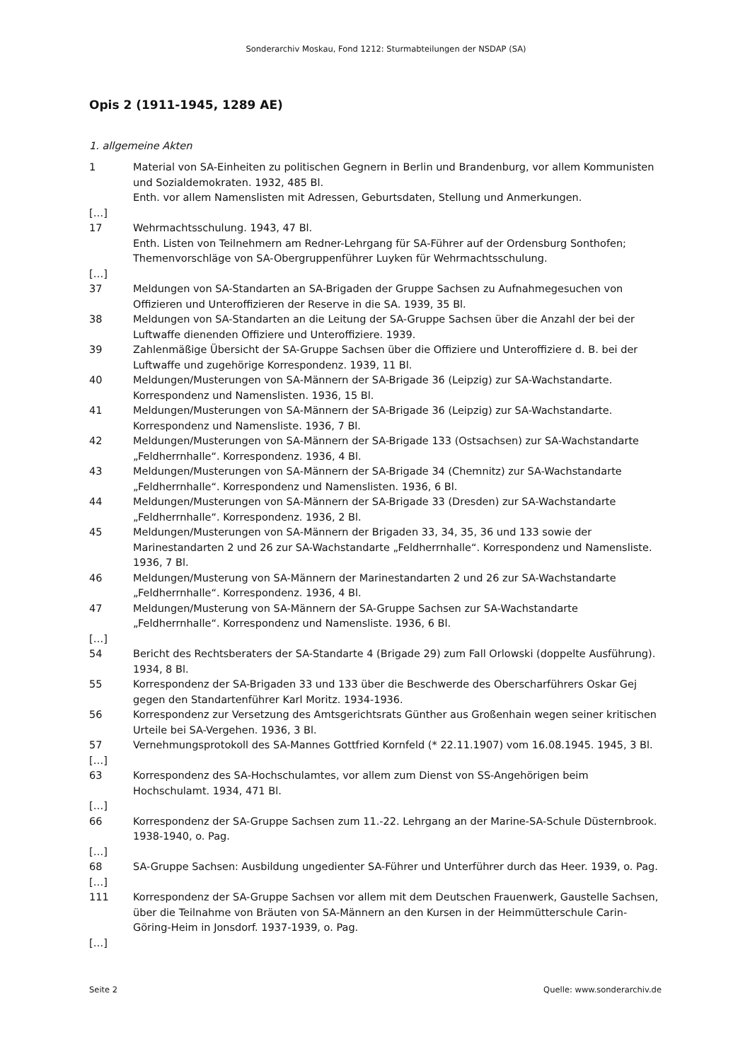Sonderarchiv Moskau, Fond 1212: Sturmabteilungen der NSDAP (SA)
Opis 2 (1911-1945, 1289 AE)
1. allgemeine Akten
1 Material von SA-Einheiten zu politischen Gegnern in Berlin und Brandenburg, vor allem Kommunisten und Sozialdemokraten. 1932, 485 Bl.
Enth. vor allem Namenslisten mit Adressen, Geburtsdaten, Stellung und Anmerkungen.
[…]
17 Wehrmachtsschulung. 1943, 47 Bl.
Enth. Listen von Teilnehmern am Redner-Lehrgang für SA-Führer auf der Ordensburg Sonthofen; Themenvorschläge von SA-Obergruppenführer Luyken für Wehrmachtsschulung.
[…]
37 Meldungen von SA-Standarten an SA-Brigaden der Gruppe Sachsen zu Aufnahmegesuchen von Offizieren und Unteroffizieren der Reserve in die SA. 1939, 35 Bl.
38 Meldungen von SA-Standarten an die Leitung der SA-Gruppe Sachsen über die Anzahl der bei der Luftwaffe dienenden Offiziere und Unteroffiziere. 1939.
39 Zahlenmäßige Übersicht der SA-Gruppe Sachsen über die Offiziere und Unteroffiziere d. B. bei der Luftwaffe und zugehörige Korrespondenz. 1939, 11 Bl.
40 Meldungen/Musterungen von SA-Männern der SA-Brigade 36 (Leipzig) zur SA-Wachstandarte. Korrespondenz und Namenslisten. 1936, 15 Bl.
41 Meldungen/Musterungen von SA-Männern der SA-Brigade 36 (Leipzig) zur SA-Wachstandarte. Korrespondenz und Namensliste. 1936, 7 Bl.
42 Meldungen/Musterungen von SA-Männern der SA-Brigade 133 (Ostsachsen) zur SA-Wachstandarte „Feldherrnhalle“. Korrespondenz. 1936, 4 Bl.
43 Meldungen/Musterungen von SA-Männern der SA-Brigade 34 (Chemnitz) zur SA-Wachstandarte „Feldherrnhalle“. Korrespondenz und Namenslisten. 1936, 6 Bl.
44 Meldungen/Musterungen von SA-Männern der SA-Brigade 33 (Dresden) zur SA-Wachstandarte „Feldherrnhalle“. Korrespondenz. 1936, 2 Bl.
45 Meldungen/Musterungen von SA-Männern der Brigaden 33, 34, 35, 36 und 133 sowie der Marinestandarten 2 und 26 zur SA-Wachstandarte „Feldherrnhalle“. Korrespondenz und Namensliste. 1936, 7 Bl.
46 Meldungen/Musterung von SA-Männern der Marinestandarten 2 und 26 zur SA-Wachstandarte „Feldherrnhalle“. Korrespondenz. 1936, 4 Bl.
47 Meldungen/Musterung von SA-Männern der SA-Gruppe Sachsen zur SA-Wachstandarte „Feldherrnhalle“. Korrespondenz und Namensliste. 1936, 6 Bl.
[…]
54 Bericht des Rechtsberaters der SA-Standarte 4 (Brigade 29) zum Fall Orlowski (doppelte Ausführung). 1934, 8 Bl.
55 Korrespondenz der SA-Brigaden 33 und 133 über die Beschwerde des Oberscharführers Oskar Gej gegen den Standartenführer Karl Moritz. 1934-1936.
56 Korrespondenz zur Versetzung des Amtsgerichtsrats Günther aus Großenhain wegen seiner kritischen Urteile bei SA-Vergehen. 1936, 3 Bl.
57 Vernehmungsprotokoll des SA-Mannes Gottfried Kornfeld (* 22.11.1907) vom 16.08.1945. 1945, 3 Bl.
[…]
63 Korrespondenz des SA-Hochschulamtes, vor allem zum Dienst von SS-Angehörigen beim Hochschulamt. 1934, 471 Bl.
[…]
66 Korrespondenz der SA-Gruppe Sachsen zum 11.-22. Lehrgang an der Marine-SA-Schule Düsternbrook. 1938-1940, o. Pag.
[…]
68 SA-Gruppe Sachsen: Ausbildung ungedienter SA-Führer und Unterführer durch das Heer. 1939, o. Pag.
[…]
111 Korrespondenz der SA-Gruppe Sachsen vor allem mit dem Deutschen Frauenwerk, Gaustelle Sachsen, über die Teilnahme von Bräuten von SA-Männern an den Kursen in der Heimmütterschule Carin-Göring-Heim in Jonsdorf. 1937-1939, o. Pag.
[…]
Seite 2 Quelle: www.sonderarchiv.de